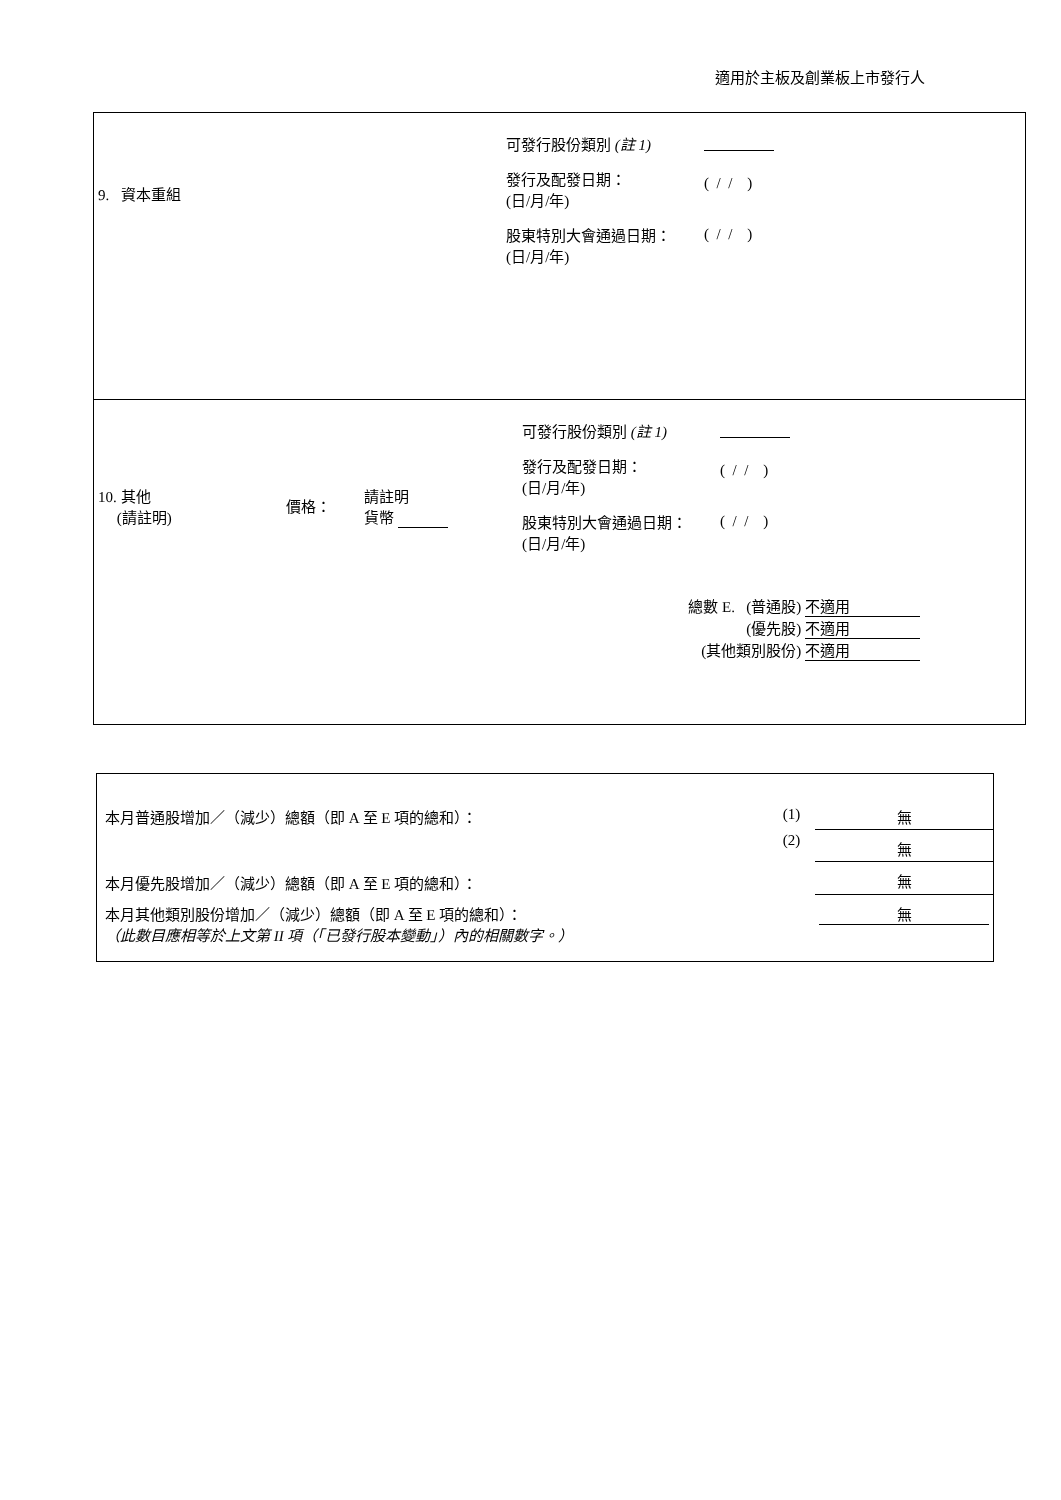適用於主板及創業板上市發行人
| 9. 資本重組 | 可發行股份類別 (註 1) 發行及配發日期： (日/月/年) 股東特別大會通過日期： (日/月/年) | ( / / ) ( / / ) |
| 10. 其他 (請註明) | 價格： | 請註明 貨幣 | 可發行股份類別 (註 1) 發行及配發日期： (日/月/年) 股東特別大會通過日期： (日/月/年) | ( / / ) ( / / ) |
| 總數 E. (普通股) 不適用 (優先股) 不適用 (其他類別股份) 不適用 | | | | |
| 本月普通股增加／（減少）總額（即 A 至 E 項的總和）： | (1) | 無 |
| | (2) | 無 |
| 本月優先股增加／（減少）總額（即 A 至 E 項的總和）： | | 無 |
| 本月其他類別股份增加／（減少）總額（即 A 至 E 項的總和）： （此數目應相等於上文第 II 項（「已發行股本變動」）內的相關數字。） | | 無 |